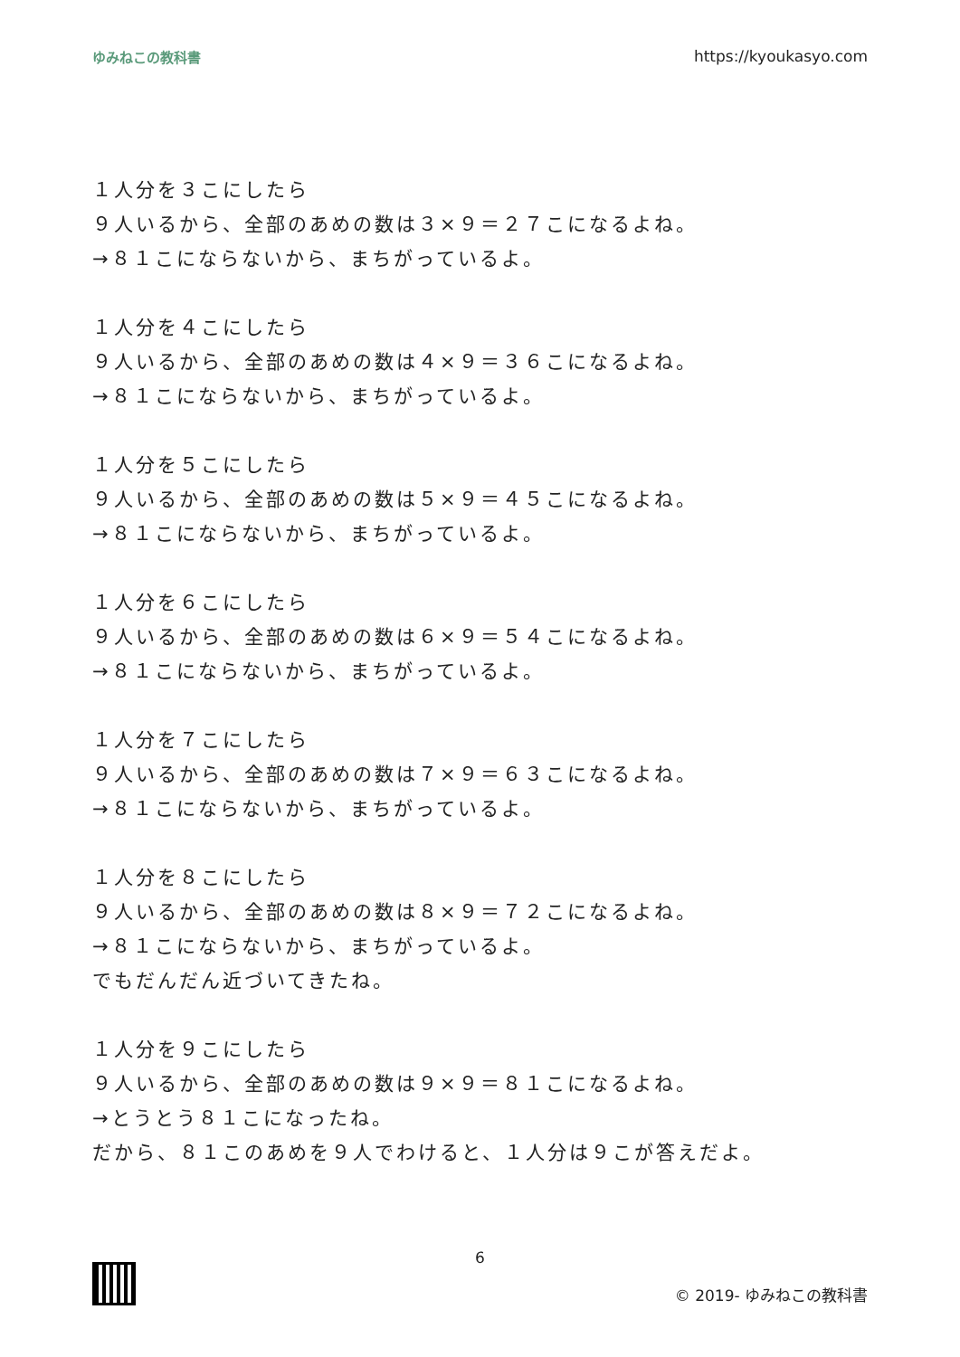ゆみねこの教科書 https://kyoukasyo.com
１人分を３こにしたら
９人いるから、全部のあめの数は３×９＝２７こになるよね。
→８１こにならないから、まちがっているよ。
１人分を４こにしたら
９人いるから、全部のあめの数は４×９＝３６こになるよね。
→８１こにならないから、まちがっているよ。
１人分を５こにしたら
９人いるから、全部のあめの数は５×９＝４５こになるよね。
→８１こにならないから、まちがっているよ。
１人分を６こにしたら
９人いるから、全部のあめの数は６×９＝５４こになるよね。
→８１こにならないから、まちがっているよ。
１人分を７こにしたら
９人いるから、全部のあめの数は７×９＝６３こになるよね。
→８１こにならないから、まちがっているよ。
１人分を８こにしたら
９人いるから、全部のあめの数は８×９＝７２こになるよね。
→８１こにならないから、まちがっているよ。
でもだんだん近づいてきたね。
１人分を９こにしたら
９人いるから、全部のあめの数は９×９＝８１こになるよね。
→とうとう８１こになったね。
だから、８１このあめを９人でわけると、１人分は９こが答えだよ。
6
© 2019- ゆみねこの教科書